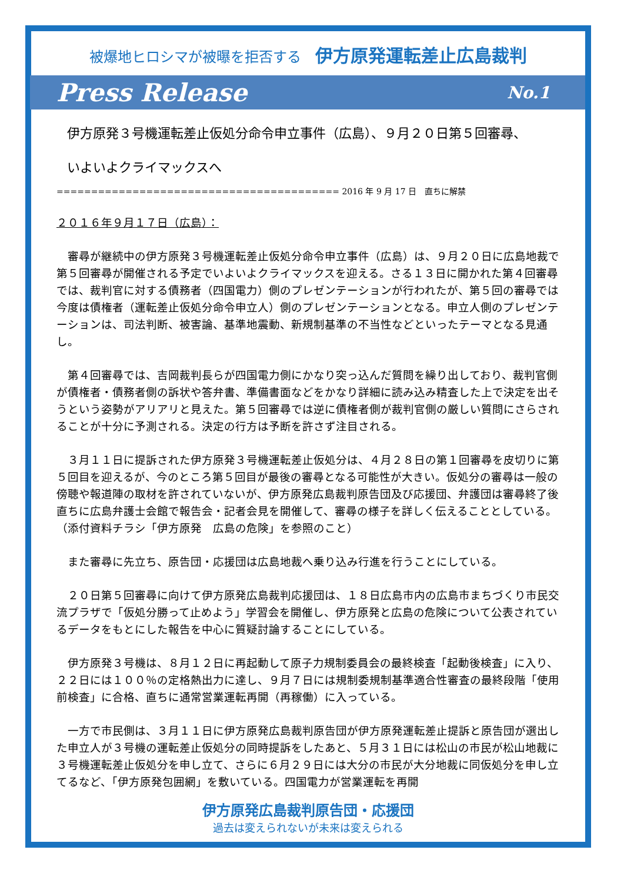被爆地ヒロシマが被曝を拒否する 伊方原発運転差止広島裁判
Press Release No.1
伊方原発３号機運転差止仮処分命令申立事件（広島）、９月２０日第５回審尋、
いよいよクライマックスへ
========================================= 2016 年 9 月 17 日　直ちに解禁
２０１６年９月１７日（広島）：
審尋が継続中の伊方原発３号機運転差止仮処分命令申立事件（広島）は、９月２０日に広島地裁で第５回審尋が開催される予定でいよいよクライマックスを迎える。さる１３日に開かれた第４回審尋では、裁判官に対する債務者（四国電力）側のプレゼンテーションが行われたが、第５回の審尋では今度は債権者（運転差止仮処分命令申立人）側のプレゼンテーションとなる。申立人側のプレゼンテーションは、司法判断、被害論、基準地震動、新規制基準の不当性などといったテーマとなる見通し。
第４回審尋では、吉岡裁判長らが四国電力側にかなり突っ込んだ質問を繰り出しており、裁判官側が債権者・債務者側の訴状や答弁書、準備書面などをかなり詳細に読み込み精査した上で決定を出そうという姿勢がアリアリと見えた。第５回審尋では逆に債権者側が裁判官側の厳しい質問にさらされることが十分に予測される。決定の行方は予断を許さず注目される。
３月１１日に提訴された伊方原発３号機運転差止仮処分は、４月２８日の第１回審尋を皮切りに第５回目を迎えるが、今のところ第５回目が最後の審尋となる可能性が大きい。仮処分の審尋は一般の傍聴や報道陣の取材を許されていないが、伊方原発広島裁判原告団及び応援団、弁護団は審尋終了後直ちに広島弁護士会館で報告会・記者会見を開催して、審尋の様子を詳しく伝えることとしている。（添付資料チラシ「伊方原発　広島の危険」を参照のこと）
また審尋に先立ち、原告団・応援団は広島地裁へ乗り込み行進を行うことにしている。
２０日第５回審尋に向けて伊方原発広島裁判応援団は、１８日広島市内の広島市まちづくり市民交流プラザで「仮処分勝って止めよう」学習会を開催し、伊方原発と広島の危険について公表されているデータをもとにした報告を中心に質疑討論することにしている。
伊方原発３号機は、８月１２日に再起動して原子力規制委員会の最終検査「起動後検査」に入り、２２日には１００％の定格熱出力に達し、９月７日には規制委規制基準適合性審査の最終段階「使用前検査」に合格、直ちに通常営業運転再開（再稼働）に入っている。
一方で市民側は、３月１１日に伊方原発広島裁判原告団が伊方原発運転差止提訴と原告団が選出した申立人が３号機の運転差止仮処分の同時提訴をしたあと、５月３１日には松山の市民が松山地裁に３号機運転差止仮処分を申し立て、さらに６月２９日には大分の市民が大分地裁に同仮処分を申し立てるなど、「伊方原発包囲網」を敷いている。四国電力が営業運転を再開
伊方原発広島裁判原告団・応援団
過去は変えられないが未来は変えられる